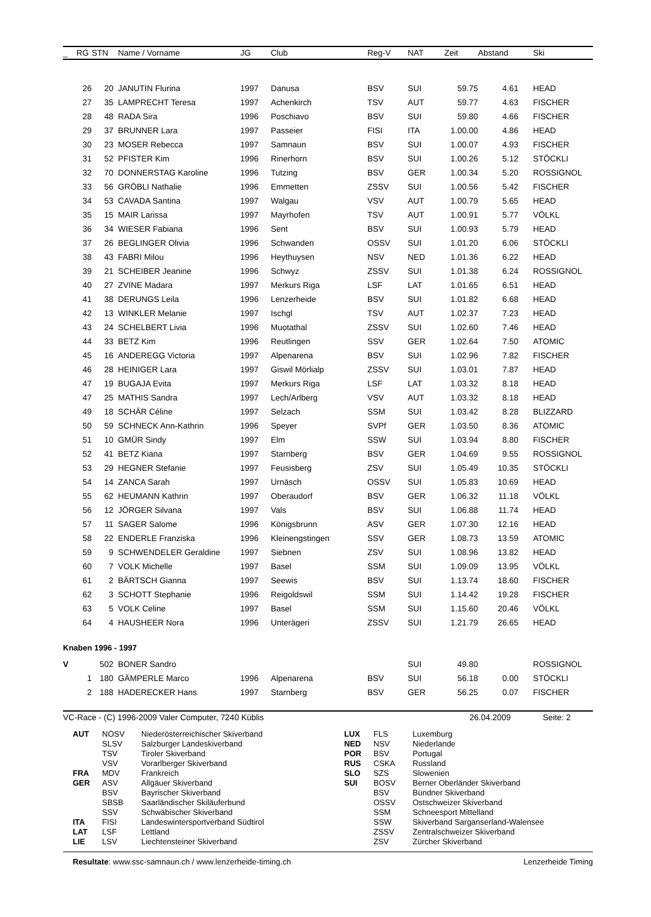| _ | RG | STN | Name / Vorname | JG | | Club | Reg-V | NAT | Zeit | Abstand | | Ski |
| --- | --- | --- | --- | --- | --- | --- | --- | --- | --- | --- | --- | --- |
| | 26 | 20 | JANUTIN Flurina | 1997 | | Danusa | BSV | SUI | 59.75 | 4.61 | | HEAD |
| | 27 | 35 | LAMPRECHT Teresa | 1997 | | Achenkirch | TSV | AUT | 59.77 | 4.63 | | FISCHER |
| | 28 | 48 | RADA Sira | 1996 | | Poschiavo | BSV | SUI | 59.80 | 4.66 | | FISCHER |
| | 29 | 37 | BRUNNER Lara | 1997 | | Passeier | FISI | ITA | 1.00.00 | 4.86 | | HEAD |
| | 30 | 23 | MOSER Rebecca | 1997 | | Samnaun | BSV | SUI | 1.00.07 | 4.93 | | FISCHER |
| | 31 | 52 | PFISTER Kim | 1996 | | Rinerhorn | BSV | SUI | 1.00.26 | 5.12 | | STÖCKLI |
| | 32 | 70 | DONNERSTAG Karoline | 1996 | | Tutzing | BSV | GER | 1.00.34 | 5.20 | | ROSSIGNOL |
| | 33 | 56 | GRÖBLI Nathalie | 1996 | | Emmetten | ZSSV | SUI | 1.00.56 | 5.42 | | FISCHER |
| | 34 | 53 | CAVADA Santina | 1997 | | Walgau | VSV | AUT | 1.00.79 | 5.65 | | HEAD |
| | 35 | 15 | MAIR Larissa | 1997 | | Mayrhofen | TSV | AUT | 1.00.91 | 5.77 | | VÖLKL |
| | 36 | 34 | WIESER Fabiana | 1996 | | Sent | BSV | SUI | 1.00.93 | 5.79 | | HEAD |
| | 37 | 26 | BEGLINGER Olivia | 1996 | | Schwanden | OSSV | SUI | 1.01.20 | 6.06 | | STÖCKLI |
| | 38 | 43 | FABRI Milou | 1996 | | Heythuysen | NSV | NED | 1.01.36 | 6.22 | | HEAD |
| | 39 | 21 | SCHEIBER Jeanine | 1996 | | Schwyz | ZSSV | SUI | 1.01.38 | 6.24 | | ROSSIGNOL |
| | 40 | 27 | ZVINE Madara | 1997 | | Merkurs Riga | LSF | LAT | 1.01.65 | 6.51 | | HEAD |
| | 41 | 38 | DERUNGS Leila | 1996 | | Lenzerheide | BSV | SUI | 1.01.82 | 6.68 | | HEAD |
| | 42 | 13 | WINKLER Melanie | 1997 | | Ischgl | TSV | AUT | 1.02.37 | 7.23 | | HEAD |
| | 43 | 24 | SCHELBERT Livia | 1996 | | Muotathal | ZSSV | SUI | 1.02.60 | 7.46 | | HEAD |
| | 44 | 33 | BETZ Kim | 1996 | | Reutlingen | SSV | GER | 1.02.64 | 7.50 | | ATOMIC |
| | 45 | 16 | ANDEREGG Victoria | 1997 | | Alpenarena | BSV | SUI | 1.02.96 | 7.82 | | FISCHER |
| | 46 | 28 | HEINIGER Lara | 1997 | | Giswil Mörlialp | ZSSV | SUI | 1.03.01 | 7.87 | | HEAD |
| | 47 | 19 | BUGAJA Evita | 1997 | | Merkurs Riga | LSF | LAT | 1.03.32 | 8.18 | | HEAD |
| | 47 | 25 | MATHIS Sandra | 1997 | | Lech/Arlberg | VSV | AUT | 1.03.32 | 8.18 | | HEAD |
| | 49 | 18 | SCHÄR Céline | 1997 | | Selzach | SSM | SUI | 1.03.42 | 8.28 | | BLIZZARD |
| | 50 | 59 | SCHNECK Ann-Kathrin | 1996 | | Speyer | SVPf | GER | 1.03.50 | 8.36 | | ATOMIC |
| | 51 | 10 | GMÜR Sindy | 1997 | | Elm | SSW | SUI | 1.03.94 | 8.80 | | FISCHER |
| | 52 | 41 | BETZ Kiana | 1997 | | Starnberg | BSV | GER | 1.04.69 | 9.55 | | ROSSIGNOL |
| | 53 | 29 | HEGNER Stefanie | 1997 | | Feusisberg | ZSV | SUI | 1.05.49 | 10.35 | | STÖCKLI |
| | 54 | 14 | ZANCA Sarah | 1997 | | Urnäsch | OSSV | SUI | 1.05.83 | 10.69 | | HEAD |
| | 55 | 62 | HEUMANN Kathrin | 1997 | | Oberaudorf | BSV | GER | 1.06.32 | 11.18 | | VÖLKL |
| | 56 | 12 | JÖRGER Silvana | 1997 | | Vals | BSV | SUI | 1.06.88 | 11.74 | | HEAD |
| | 57 | 11 | SAGER Salome | 1996 | | Königsbrunn | ASV | GER | 1.07.30 | 12.16 | | HEAD |
| | 58 | 22 | ENDERLE Franziska | 1996 | | Kleinengstingen | SSV | GER | 1.08.73 | 13.59 | | ATOMIC |
| | 59 | 9 | SCHWENDELER Geraldine | 1997 | | Siebnen | ZSV | SUI | 1.08.96 | 13.82 | | HEAD |
| | 60 | 7 | VOLK Michelle | 1997 | | Basel | SSM | SUI | 1.09.09 | 13.95 | | VÖLKL |
| | 61 | 2 | BÄRTSCH Gianna | 1997 | | Seewis | BSV | SUI | 1.13.74 | 18.60 | | FISCHER |
| | 62 | 3 | SCHOTT Stephanie | 1996 | | Reigoldswil | SSM | SUI | 1.14.42 | 19.28 | | FISCHER |
| | 63 | 5 | VOLK Celine | 1997 | | Basel | SSM | SUI | 1.15.60 | 20.46 | | VÖLKL |
| | 64 | 4 | HAUSHEER Nora | 1996 | | Unterägeri | ZSSV | SUI | 1.21.79 | 26.65 | | HEAD |
Knaben 1996 - 1997
| V | | 502 | BONER Sandro | | | | | SUI | 49.80 | | | ROSSIGNOL |
| | 1 | 180 | GÄMPERLE Marco | 1996 | | Alpenarena | BSV | SUI | 56.18 | 0.00 | | STÖCKLI |
| | 2 | 188 | HADERECKER Hans | 1997 | | Starnberg | BSV | GER | 56.25 | 0.07 | | FISCHER |
VC-Race - (C) 1996-2009 Valer Computer, 7240 Küblis 26.04.2009 Seite: 2
| AUT | NÖSV | Niederösterreichischer Skiverband | LUX | FLS | Luxemburg |
| | SLSV | Salzburger Landeskiverband | NED | NSV | Niederlande |
| | TSV | Tiroler Skiverband | POR | BSV | Portugal |
| | VSV | Vorarlberger Skiverband | RUS | CSKA | Russland |
| FRA | MDV | Frankreich | SLO | SZS | Slowenien |
| GER | ASV | Allgäuer Skiverband | SUI | BOSV | Berner Oberländer Skiverband |
| | BSV | Bayrischer Skiverband | | BSV | Bündner Skiverband |
| | SBSB | Saarländischer Skiläuferbund | | OSSV | Ostschweizer Skiverband |
| | SSV | Schwäbischer Skiverband | | SSM | Schneesport Mittelland |
| ITA | FISI | Landeswintersportverband Südtirol | | SSW | Skiverband Sarganserland-Walensee |
| LAT | LSF | Lettland | | ZSSV | Zentralschweizer Skiverband |
| LIE | LSV | Liechtensteiner Skiverband | | ZSV | Zürcher Skiverband |
Resultate: www.ssc-samnaun.ch / www.lenzerheide-timing.ch Lenzerheide Timing